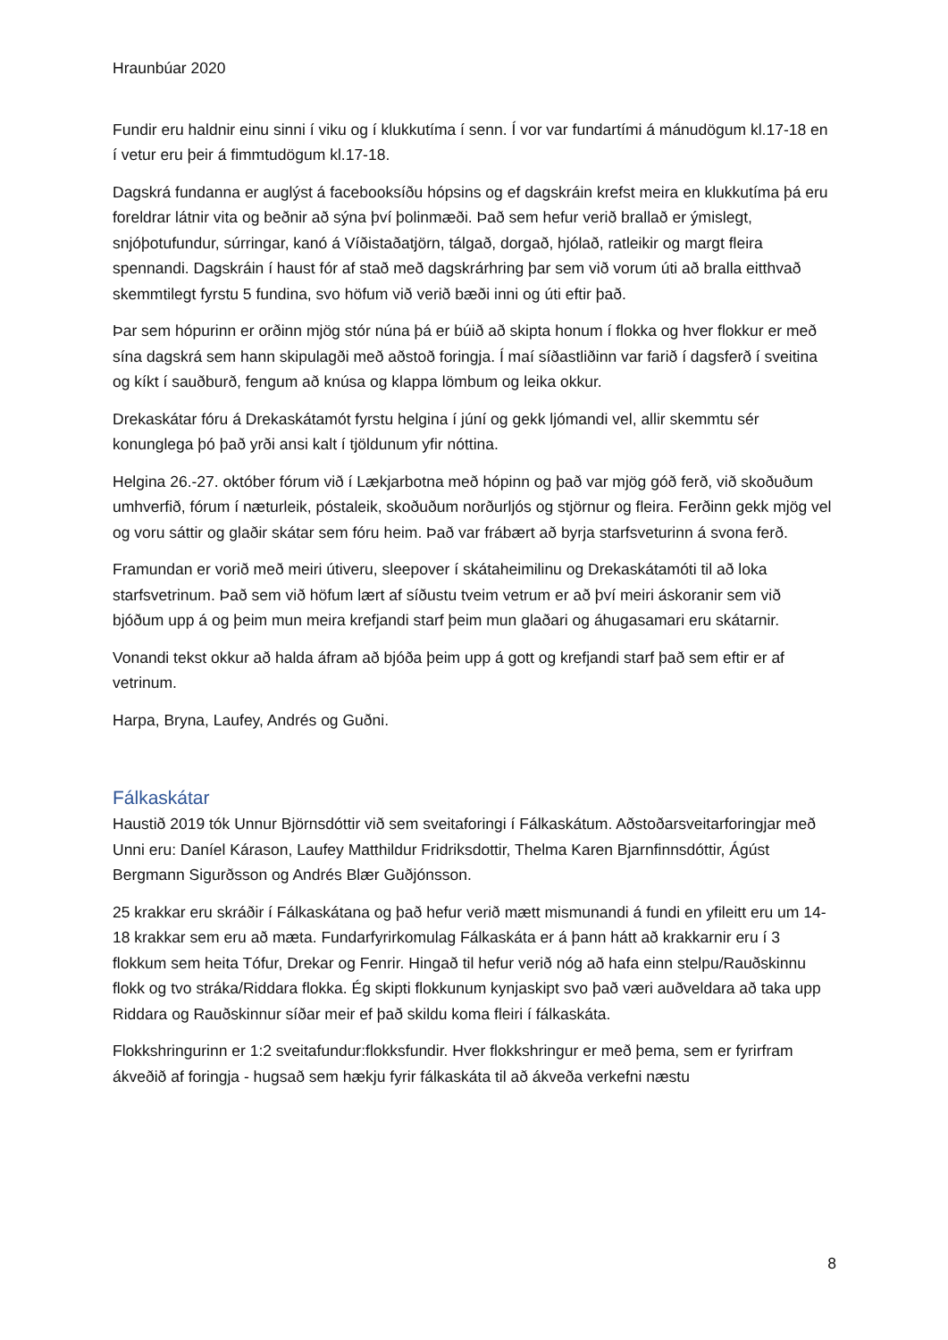Hraunbúar 2020
Fundir eru haldnir einu sinni í viku og í klukkutíma í senn. Í vor var fundartími á mánudögum kl.17-18 en í vetur eru þeir á fimmtudögum kl.17-18.
Dagskrá fundanna er auglýst á facebooksíðu hópsins og ef dagskráin krefst meira en klukkutíma þá eru foreldrar látnir vita og beðnir að sýna því þolinmæði. Það sem hefur verið brallað er ýmislegt, snjóþotufundur, súrringar, kanó á Víðistaðatjörn, tálgað, dorgað, hjólað, ratleikir og margt fleira spennandi. Dagskráin í haust fór af stað með dagskrárhring þar sem við vorum úti að bralla eitthvað skemmtilegt fyrstu 5 fundina, svo höfum við verið bæði inni og úti eftir það.
Þar sem hópurinn er orðinn mjög stór núna þá er búið að skipta honum í flokka og hver flokkur er með sína dagskrá sem hann skipulagði með aðstoð foringja. Í maí síðastliðinn var farið í dagsferð í sveitina og kíkt í sauðburð, fengum að knúsa og klappa lömbum og leika okkur.
Drekaskátar fóru á Drekaskátamót fyrstu helgina í júní og gekk ljómandi vel, allir skemmtu sér konunglega þó það yrði ansi kalt í tjöldunum yfir nóttina.
Helgina 26.-27. október fórum við í Lækjarbotna með hópinn og það var mjög góð ferð, við skoðuðum umhverfið, fórum í næturleik, póstaleik, skoðuðum norðurljós og stjörnur og fleira. Ferðinn gekk mjög vel og voru sáttir og glaðir skátar sem fóru heim. Það var frábært að byrja starfsveturinn á svona ferð.
Framundan er vorið með meiri útiveru, sleepover í skátaheimilinu og Drekaskátamóti til að loka starfsvetrinum. Það sem við höfum lært af síðustu tveim vetrum er að því meiri áskoranir sem við bjóðum upp á og þeim mun meira krefjandi starf þeim mun glaðari og áhugasamari eru skátarnir.
Vonandi tekst okkur að halda áfram að bjóða þeim upp á gott og krefjandi starf það sem eftir er af vetrinum.
Harpa, Bryna, Laufey, Andrés og Guðni.
Fálkaskátar
Haustið 2019 tók Unnur Björnsdóttir við sem sveitaforingi í Fálkaskátum. Aðstoðarsveitarforingjar með Unni eru: Daníel Kárason, Laufey Matthildur Fridriksdottir, Thelma Karen Bjarnfinnsdóttir, Ágúst Bergmann Sigurðsson og Andrés Blær Guðjónsson.
25 krakkar eru skráðir í Fálkaskátana og það hefur verið mætt mismunandi á fundi en yfileitt eru um 14-18 krakkar sem eru að mæta. Fundarfyrirkomulag Fálkaskáta er á þann hátt að krakkarnir eru í 3 flokkum sem heita Tófur, Drekar og Fenrir. Hingað til hefur verið nóg að hafa einn stelpu/Rauðskinnu flokk og tvo stráka/Riddara flokka. Ég skipti flokkunum kynjaskipt svo það væri auðveldara að taka upp Riddara og Rauðskinnur síðar meir ef það skildu koma fleiri í fálkaskáta.
Flokkshringurinn er 1:2 sveitafundur:flokksfundir. Hver flokkshringur er með þema, sem er fyrirfram ákveðið af foringja - hugsað sem hækju fyrir fálkaskáta til að ákveða verkefni næstu
8